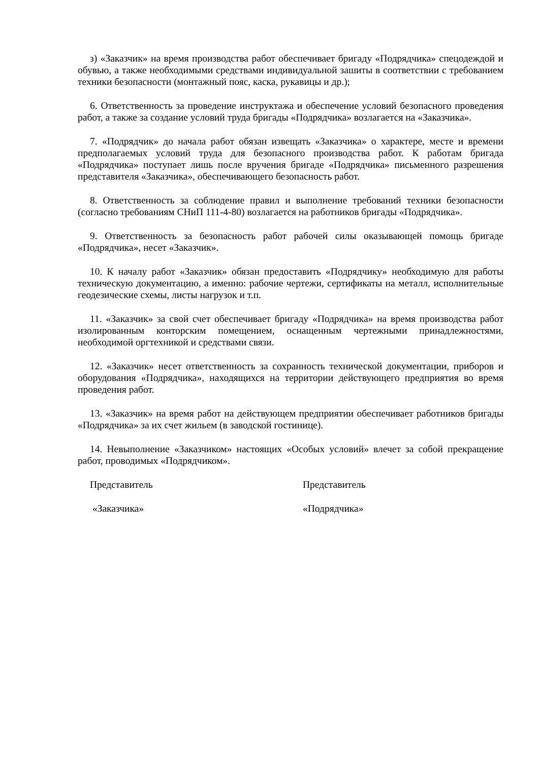з) «Заказчик» на время производства работ обеспечивает бригаду «Подрядчика» спецодеждой и обувью, а также необходимыми средствами индивидуальной зашиты в соответствии с требованием техники безопасности (монтажный пояс, каска, рукавицы и др.);
6. Ответственность за проведение инструктажа и обеспечение условий безопасного проведения работ, а также за создание условий труда бригады «Подрядчика» возлагается на «Заказчика».
7. «Подрядчик» до начала работ обязан извещать «Заказчика» о характере, месте и времени предполагаемых условий труда для безопасного производства работ. К работам бригада «Подрядчика» поступает лишь после вручения бригаде «Подрядчика» письменного разрешения представителя «Заказчика», обеспечивающего безопасность работ.
8. Ответственность за соблюдение правил и выполнение требований техники безопасности (согласно требованиям СНиП 111-4-80) возлагается на работников бригады «Подрядчика».
9. Ответственность за безопасность работ рабочей силы оказывающей помощь бригаде «Подрядчика», несет «Заказчик».
10. К началу работ «Заказчик» обязан предоставить «Подрядчику» необходимую для работы техническую документацию, а именно: рабочие чертежи, сертификаты на металл, исполнительные геодезические схемы, листы нагрузок и т.п.
11. «Заказчик» за свой счет обеспечивает бригаду «Подрядчика» на время производства работ изолированным конторским помещением, оснащенным чертежными принадлежностями, необходимой оргтехникой и средствами связи.
12. «Заказчик» несет ответственность за сохранность технической документации, приборов и оборудования «Подрядчика», находящихся на территории действующего предприятия во время проведения работ.
13. «Заказчик» на время работ на действующем предприятии обеспечивает работников бригады «Подрядчика» за их счет жильем (в заводской гостинице).
14. Невыполнение «Заказчиком» настоящих «Особых условий» влечет за собой прекращение работ, проводимых «Подрядчиком».
Представитель Представитель
«Заказчика» «Подрядчика»